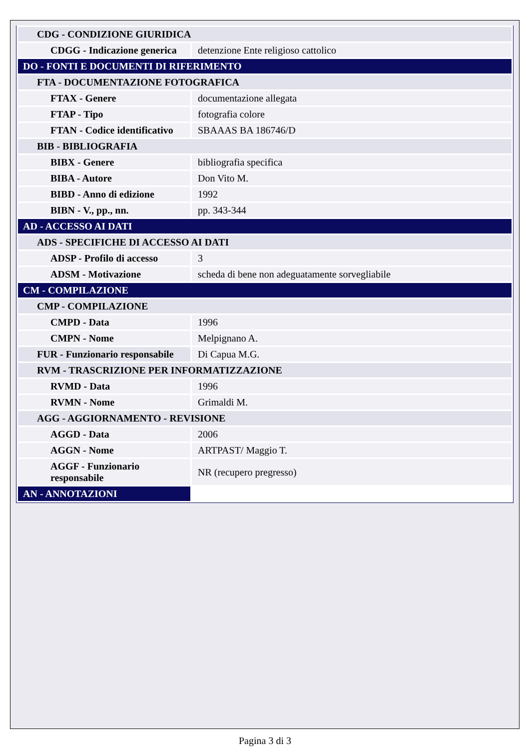| CDG - CONDIZIONE GIURIDICA | |
| CDGG - Indicazione generica | detenzione Ente religioso cattolico |
| DO - FONTI E DOCUMENTI DI RIFERIMENTO | |
| FTA - DOCUMENTAZIONE FOTOGRAFICA | |
| FTAX - Genere | documentazione allegata |
| FTAP - Tipo | fotografia colore |
| FTAN - Codice identificativo | SBAAAS BA 186746/D |
| BIB - BIBLIOGRAFIA | |
| BIBX - Genere | bibliografia specifica |
| BIBA - Autore | Don Vito M. |
| BIBD - Anno di edizione | 1992 |
| BIBN - V., pp., nn. | pp. 343-344 |
| AD - ACCESSO AI DATI | |
| ADS - SPECIFICHE DI ACCESSO AI DATI | |
| ADSP - Profilo di accesso | 3 |
| ADSM - Motivazione | scheda di bene non adeguatamente sorvegliabile |
| CM - COMPILAZIONE | |
| CMP - COMPILAZIONE | |
| CMPD - Data | 1996 |
| CMPN - Nome | Melpignano A. |
| FUR - Funzionario responsabile | Di Capua M.G. |
| RVM - TRASCRIZIONE PER INFORMATIZZAZIONE | |
| RVMD - Data | 1996 |
| RVMN - Nome | Grimaldi M. |
| AGG - AGGIORNAMENTO - REVISIONE | |
| AGGD - Data | 2006 |
| AGGN - Nome | ARTPAST/ Maggio T. |
| AGGF - Funzionario responsabile | NR (recupero pregresso) |
| AN - ANNOTAZIONI | |
Pagina 3 di 3